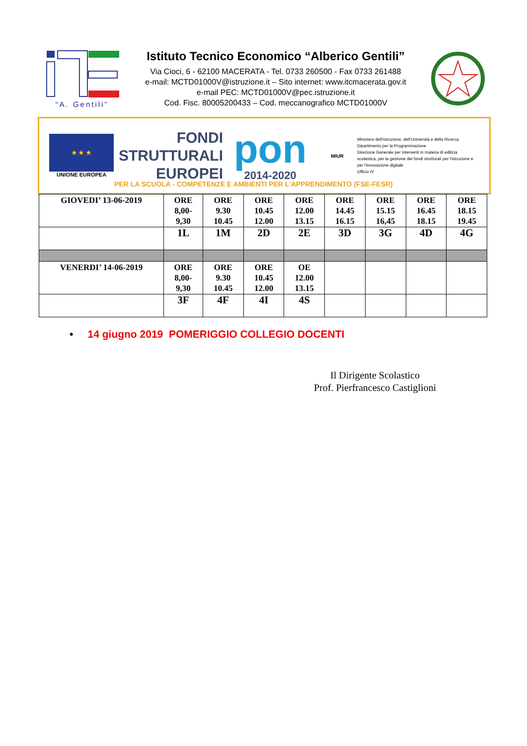“A. Gentili”
Istituto Tecnico Economico “Alberico Gentili”
Via Cioci, 6 - 62100 MACERATA - Tel. 0733 260500 - Fax 0733 261488
e-mail: MCTD01000V@istruzione.it – Sito internet: www.itcmacerata.gov.it
e-mail PEC: MCTD01000V@pec.istruzione.it
Cod. Fisc. 80005200433 – Cod. meccanografico MCTD01000V
★ ★ ★
UNIONE EUROPEA
FONDI
STRUTTURALI
EUROPEI
pon
2014-2020
MIUR
Ministero dell'Istruzione, dell'Università e della Ricerca
Dipartimento per la Programmazione
Direzione Generale per interventi in materia di edilizia scolastica, per la gestione dei fondi strutturali per l'istruzione e per l'innovazione digitale
Ufficio IV
PER LA SCUOLA - COMPETENZE E AMBIENTI PER L'APPRENDIMENTO (FSE-FESR)
| GIOVEDI’ 13-06-2019 | ORE 8,00- 9,30 | ORE 9.30 10.45 | ORE 10.45 12.00 | ORE 12.00 13.15 | ORE 14.45 16.15 | ORE 15.15 16,45 | ORE 16.45 18.15 | ORE 18.15 19.45 |
| | 1L | 1M | 2D | 2E | 3D | 3G | 4D | 4G |
| VENERDI’ 14-06-2019 | ORE 8,00- 9,30 | ORE 9.30 10.45 | ORE 10.45 12.00 | OE 12.00 13.15 | | | | |
| | 3F | 4F | 4I | 4S | | | | |
• 14 giugno 2019 POMERIGGIO COLLEGIO DOCENTI
Il Dirigente Scolastico
Prof. Pierfrancesco Castiglioni